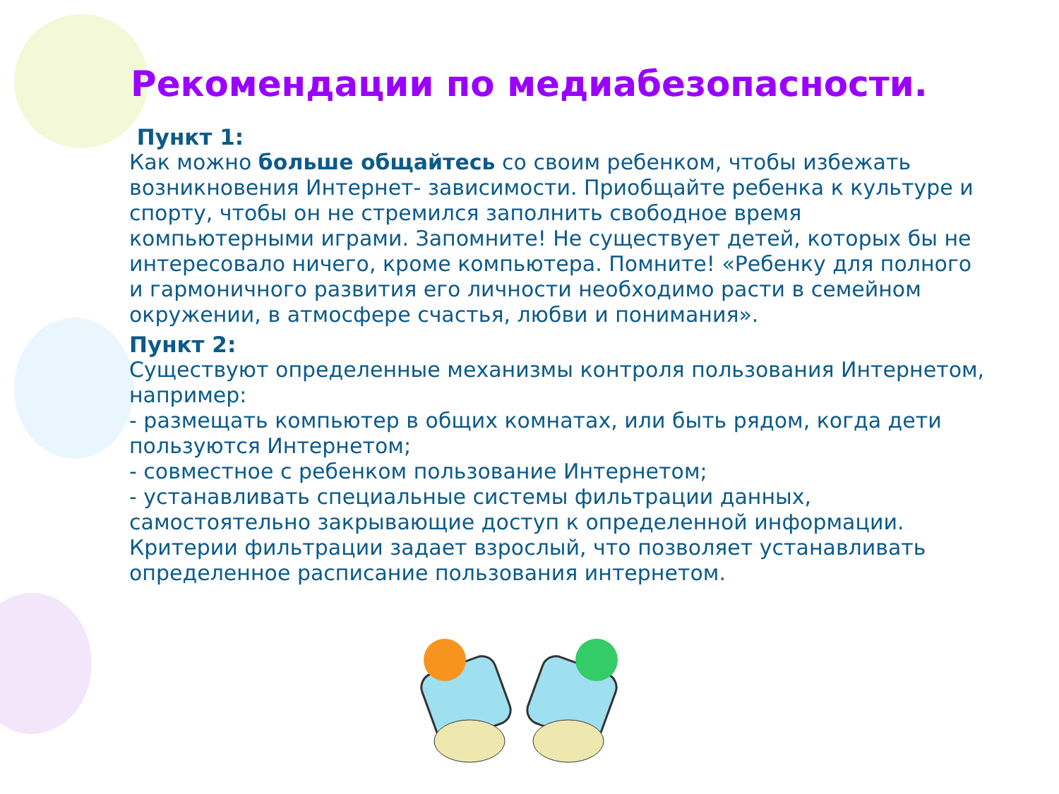Рекомендации по медиабезопасности.
Пункт 1:
Как можно больше общайтесь со своим ребенком, чтобы избежать возникновения Интернет- зависимости. Приобщайте ребенка к культуре и спорту, чтобы он не стремился заполнить свободное время компьютерными играми. Запомните! Не существует детей, которых бы не интересовало ничего, кроме компьютера. Помните! «Ребенку для полного и гармоничного развития его личности необходимо расти в семейном окружении, в атмосфере счастья, любви и понимания».
Пункт 2:
Существуют определенные механизмы контроля пользования Интернетом, например:
- размещать компьютер в общих комнатах, или быть рядом, когда дети пользуются Интернетом;
- совместное с ребенком пользование Интернетом;
- устанавливать специальные системы фильтрации данных, самостоятельно закрывающие доступ к определенной информации. Критерии фильтрации задает взрослый, что позволяет устанавливать определенное расписание пользования интернетом.